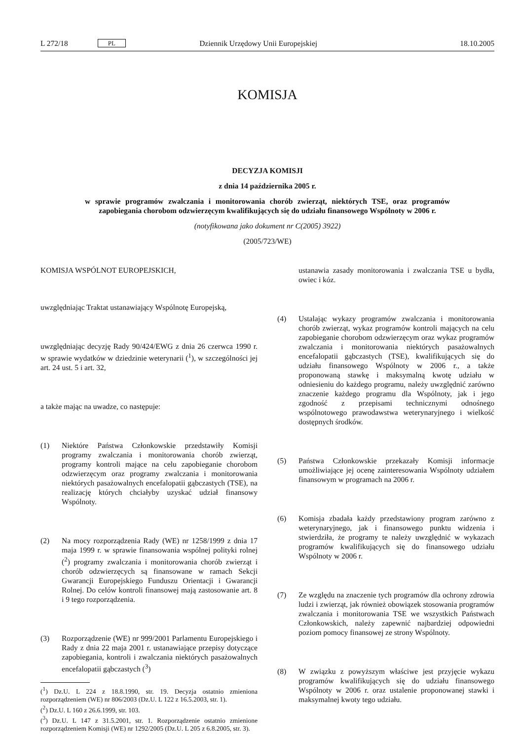L 272/18 PL Dziennik Urzędowy Unii Europejskiej 18.10.2005
KOMISJA
DECYZJA KOMISJI
z dnia 14 października 2005 r.
w sprawie programów zwalczania i monitorowania chorób zwierząt, niektórych TSE, oraz programów zapobiegania chorobom odzwierzęcym kwalifikujących się do udziału finansowego Wspólnoty w 2006 r.
(notyfikowana jako dokument nr C(2005) 3922)
(2005/723/WE)
KOMISJA WSPÓLNOT EUROPEJSKICH,
uwzględniając Traktat ustanawiający Wspólnotę Europejską,
uwzględniając decyzję Rady 90/424/EWG z dnia 26 czerwca 1990 r. w sprawie wydatków w dziedzinie weterynarii (<sup>1</sup>), w szczególności jej art. 24 ust. 5 i art. 32,
a także mając na uwadze, co następuje:
(1) Niektóre Państwa Członkowskie przedstawiły Komisji programy zwalczania i monitorowania chorób zwierząt, programy kontroli mające na celu zapobieganie chorobom odzwierzęcym oraz programy zwalczania i monitorowania niektórych pasażowalnych encefalopatii gąbczastych (TSE), na realizację których chciałyby uzyskać udział finansowy Wspólnoty.
(2) Na mocy rozporządzenia Rady (WE) nr 1258/1999 z dnia 17 maja 1999 r. w sprawie finansowania wspólnej polityki rolnej (<sup>2</sup>) programy zwalczania i monitorowania chorób zwierząt i chorób odzwierzęcych są finansowane w ramach Sekcji Gwarancji Europejskiego Funduszu Orientacji i Gwarancji Rolnej. Do celów kontroli finansowej mają zastosowanie art. 8 i 9 tego rozporządzenia.
(3) Rozporządzenie (WE) nr 999/2001 Parlamentu Europejskiego i Rady z dnia 22 maja 2001 r. ustanawiające przepisy dotyczące zapobiegania, kontroli i zwalczania niektórych pasażowalnych encefalopatii gąbczastych (<sup>3</sup>)
(<sup>1</sup>) Dz.U. L 224 z 18.8.1990, str. 19. Decyzja ostatnio zmieniona rozporządzeniem (WE) nr 806/2003 (Dz.U. L 122 z 16.5.2003, str. 1).
(<sup>2</sup>) Dz.U. L 160 z 26.6.1999, str. 103.
(<sup>3</sup>) Dz.U. L 147 z 31.5.2001, str. 1. Rozporządzenie ostatnio zmienione rozporządzeniem Komisji (WE) nr 1292/2005 (Dz.U. L 205 z 6.8.2005, str. 3).
ustanawia zasady monitorowania i zwalczania TSE u bydła, owiec i kóz.
(4) Ustalając wykazy programów zwalczania i monitorowania chorób zwierząt, wykaz programów kontroli mających na celu zapobieganie chorobom odzwierzęcym oraz wykaz programów zwalczania i monitorowania niektórych pasażowalnych encefalopatii gąbczastych (TSE), kwalifikujących się do udziału finansowego Wspólnoty w 2006 r., a także proponowaną stawkę i maksymalną kwotę udziału w odniesieniu do każdego programu, należy uwzględnić zarówno znaczenie każdego programu dla Wspólnoty, jak i jego zgodność z przepisami technicznymi odnośnego wspólnotowego prawodawstwa weterynaryjnego i wielkość dostępnych środków.
(5) Państwa Członkowskie przekazały Komisji informacje umożliwiające jej ocenę zainteresowania Wspólnoty udziałem finansowym w programach na 2006 r.
(6) Komisja zbadała każdy przedstawiony program zarówno z weterynaryjnego, jak i finansowego punktu widzenia i stwierdziła, że programy te należy uwzględnić w wykazach programów kwalifikujących się do finansowego udziału Wspólnoty w 2006 r.
(7) Ze względu na znaczenie tych programów dla ochrony zdrowia ludzi i zwierząt, jak również obowiązek stosowania programów zwalczania i monitorowania TSE we wszystkich Państwach Członkowskich, należy zapewnić najbardziej odpowiedni poziom pomocy finansowej ze strony Wspólnoty.
(8) W związku z powyższym właściwe jest przyjęcie wykazu programów kwalifikujących się do udziału finansowego Wspólnoty w 2006 r. oraz ustalenie proponowanej stawki i maksymalnej kwoty tego udziału.